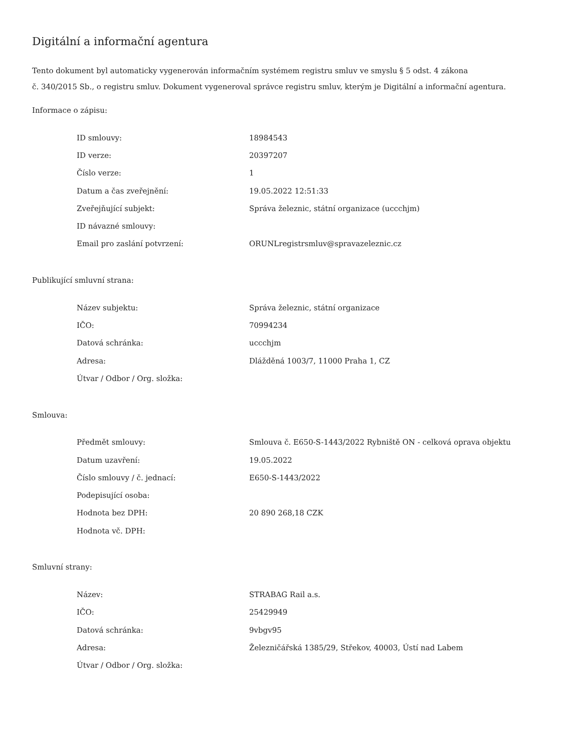Digitální a informační agentura
Tento dokument byl automaticky vygenerován informačním systémem registru smluv ve smyslu § 5 odst. 4 zákona
č. 340/2015 Sb., o registru smluv. Dokument vygeneroval správce registru smluv, kterým je Digitální a informační agentura.
Informace o zápisu:
| ID smlouvy: | 18984543 |
| ID verze: | 20397207 |
| Číslo verze: | 1 |
| Datum a čas zveřejnění: | 19.05.2022 12:51:33 |
| Zveřejňující subjekt: | Správa železnic, státní organizace (uccchjm) |
| ID návazné smlouvy: | |
| Email pro zaslání potvrzení: | ORUNLregistrsmluv@spravazeleznic.cz |
Publikující smluvní strana:
| Název subjektu: | Správa železnic, státní organizace |
| IČO: | 70994234 |
| Datová schránka: | uccchjm |
| Adresa: | Dlážděná 1003/7, 11000 Praha 1, CZ |
| Útvar / Odbor / Org. složka: | |
Smlouva:
| Předmět smlouvy: | Smlouva č. E650-S-1443/2022 Rybniště ON - celková oprava objektu |
| Datum uzavření: | 19.05.2022 |
| Číslo smlouvy / č. jednací: | E650-S-1443/2022 |
| Podepisující osoba: | |
| Hodnota bez DPH: | 20 890 268,18 CZK |
| Hodnota vč. DPH: | |
Smluvní strany:
| Název: | STRABAG Rail a.s. |
| IČO: | 25429949 |
| Datová schránka: | 9vbgv95 |
| Adresa: | Železničářská 1385/29, Střekov, 40003, Ústí nad Labem |
| Útvar / Odbor / Org. složka: | |